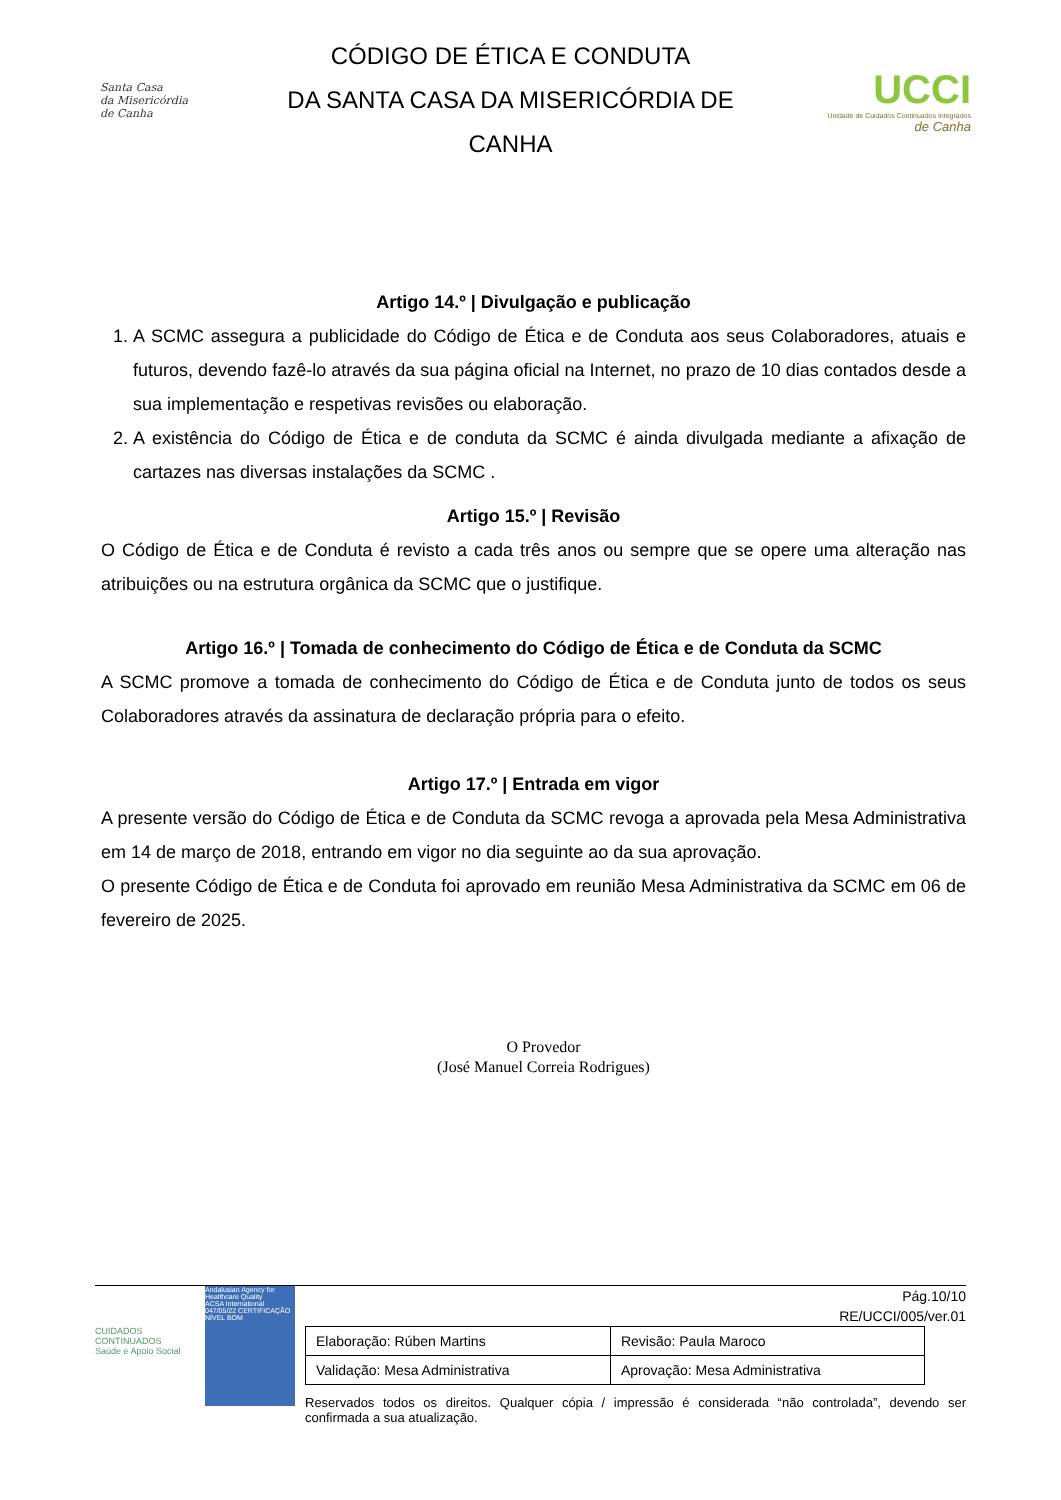Santa Casa
da Misericórdia
de Canha
CÓDIGO DE ÉTICA E CONDUTA
DA SANTA CASA DA MISERICÓRDIA DE
CANHA
UCCI
Unidade de Cuidados Continuados Integrados
de Canha
Artigo 14.º | Divulgação e publicação
1. A SCMC assegura a publicidade do Código de Ética e de Conduta aos seus Colaboradores, atuais e futuros, devendo fazê-lo através da sua página oficial na Internet, no prazo de 10 dias contados desde a sua implementação e respetivas revisões ou elaboração.
2. A existência do Código de Ética e de conduta da SCMC é ainda divulgada mediante a afixação de cartazes nas diversas instalações da SCMC .
Artigo 15.º | Revisão
O Código de Ética e de Conduta é revisto a cada três anos ou sempre que se opere uma alteração nas atribuições ou na estrutura orgânica da SCMC que o justifique.
Artigo 16.º | Tomada de conhecimento do Código de Ética e de Conduta da SCMC
A SCMC promove a tomada de conhecimento do Código de Ética e de Conduta junto de todos os seus Colaboradores através da assinatura de declaração própria para o efeito.
Artigo 17.º | Entrada em vigor
A presente versão do Código de Ética e de Conduta da SCMC revoga a aprovada pela Mesa Administrativa em 14 de março de 2018, entrando em vigor no dia seguinte ao da sua aprovação.
O presente Código de Ética e de Conduta foi aprovado em reunião Mesa Administrativa da SCMC em 06 de fevereiro de 2025.
O Provedor
(José Manuel Correia Rodrigues)
CUIDADOS CONTINUADOS
Saúde e Apoio Social
Andalusian Agency for Healthcare Quality
ACSA International
047/05/22 CERTIFICAÇÃO NÍVEL BOM
Pág.10/10
RE/UCCI/005/ver.01
| Elaboração: Rúben Martins | Revisão: Paula Maroco |
| Validação: Mesa Administrativa | Aprovação: Mesa Administrativa |
Reservados todos os direitos. Qualquer cópia / impressão é considerada “não controlada”, devendo ser confirmada a sua atualização.